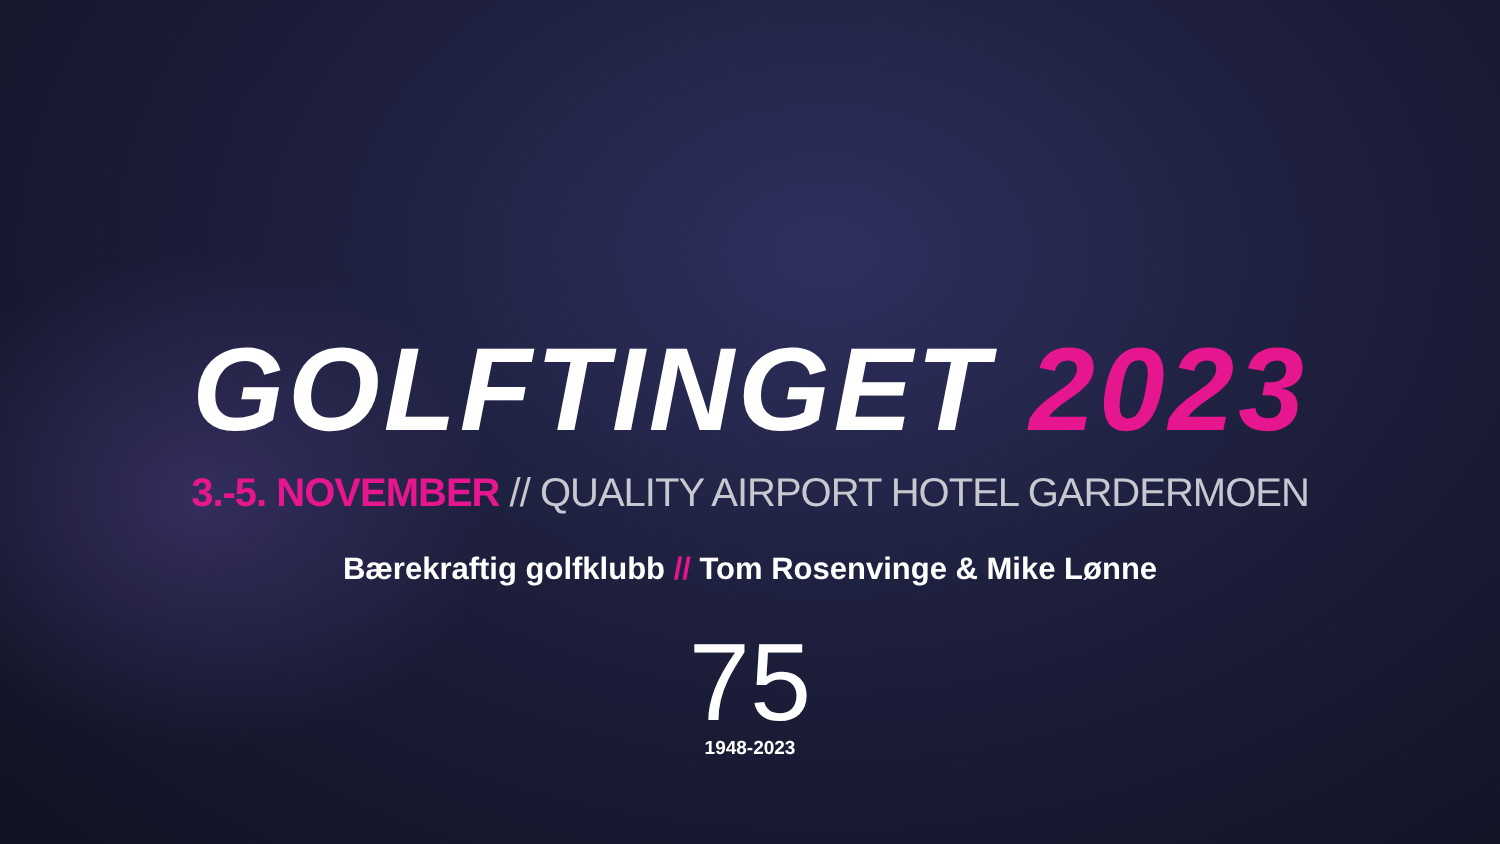GOLFTINGET 2023
3.-5. NOVEMBER // QUALITY AIRPORT HOTEL GARDERMOEN
Bærekraftig golfklubb // Tom Rosenvinge & Mike Lønne
75
1948-2023